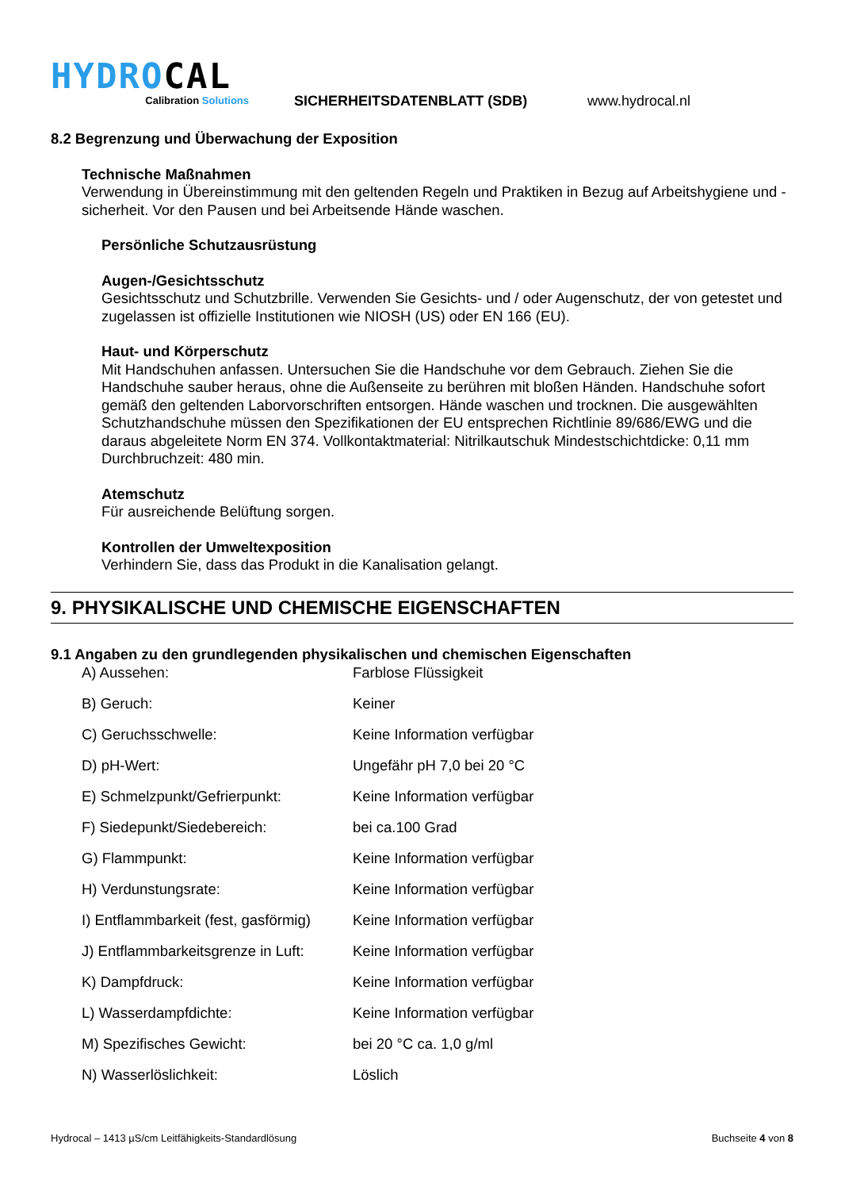HYDROCAL
Calibration Solutions
SICHERHEITSDATENBLATT (SDB)
www.hydrocal.nl
8.2 Begrenzung und Überwachung der Exposition
Technische Maßnahmen
Verwendung in Übereinstimmung mit den geltenden Regeln und Praktiken in Bezug auf Arbeitshygiene und -sicherheit. Vor den Pausen und bei Arbeitsende Hände waschen.
Persönliche Schutzausrüstung
Augen-/Gesichtsschutz
Gesichtsschutz und Schutzbrille. Verwenden Sie Gesichts- und / oder Augenschutz, der von getestet und zugelassen ist offizielle Institutionen wie NIOSH (US) oder EN 166 (EU).
Haut- und Körperschutz
Mit Handschuhen anfassen. Untersuchen Sie die Handschuhe vor dem Gebrauch. Ziehen Sie die Handschuhe sauber heraus, ohne die Außenseite zu berühren mit bloßen Händen. Handschuhe sofort gemäß den geltenden Laborvorschriften entsorgen. Hände waschen und trocknen. Die ausgewählten Schutzhandschuhe müssen den Spezifikationen der EU entsprechen Richtlinie 89/686/EWG und die daraus abgeleitete Norm EN 374. Vollkontaktmaterial: Nitrilkautschuk Mindestschichtdicke: 0,11 mm Durchbruchzeit: 480 min.
Atemschutz
Für ausreichende Belüftung sorgen.
Kontrollen der Umweltexposition
Verhindern Sie, dass das Produkt in die Kanalisation gelangt.
9. PHYSIKALISCHE UND CHEMISCHE EIGENSCHAFTEN
9.1 Angaben zu den grundlegenden physikalischen und chemischen Eigenschaften
| A) Aussehen: | Farblose Flüssigkeit |
| B) Geruch: | Keiner |
| C) Geruchsschwelle: | Keine Information verfügbar |
| D) pH-Wert: | Ungefähr pH 7,0 bei 20 °C |
| E) Schmelzpunkt/Gefrierpunkt: | Keine Information verfügbar |
| F) Siedepunkt/Siedebereich: | bei ca.100 Grad |
| G) Flammpunkt: | Keine Information verfügbar |
| H) Verdunstungsrate: | Keine Information verfügbar |
| I) Entflammbarkeit (fest, gasförmig) | Keine Information verfügbar |
| J) Entflammbarkeitsgrenze in Luft: | Keine Information verfügbar |
| K) Dampfdruck: | Keine Information verfügbar |
| L) Wasserdampfdichte: | Keine Information verfügbar |
| M) Spezifisches Gewicht: | bei 20 °C ca. 1,0 g/ml |
| N) Wasserlöslichkeit: | Löslich |
Hydrocal – 1413 µS/cm Leitfähigkeits-Standardlösung Buchseite 4 von 8